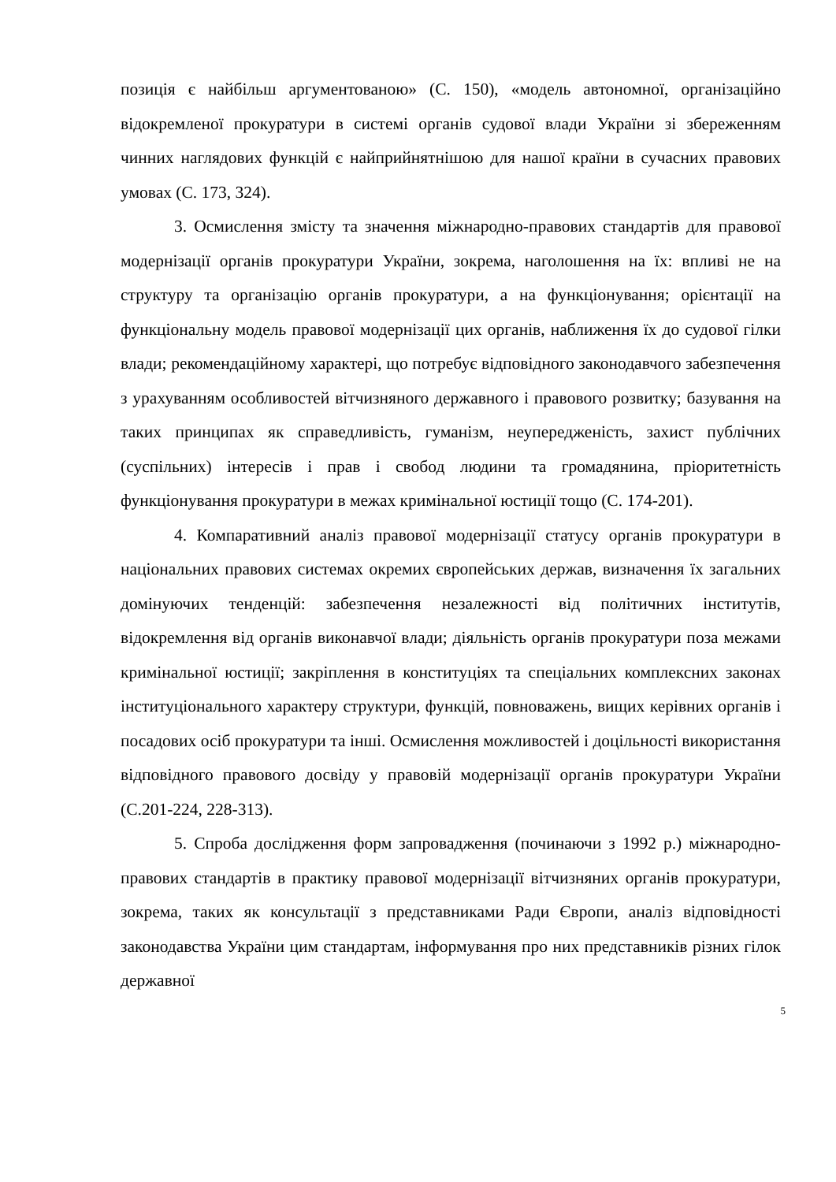позиція є найбільш аргументованою» (С. 150), «модель автономної, організаційно відокремленої прокуратури в системі органів судової влади України зі збереженням чинних наглядових функцій є найприйнятнішою для нашої країни в сучасних правових умовах (С. 173, 324).
3. Осмислення змісту та значення міжнародно-правових стандартів для правової модернізації органів прокуратури України, зокрема, наголошення на їх: впливі не на структуру та організацію органів прокуратури, а на функціонування; орієнтації на функціональну модель правової модернізації цих органів, наближення їх до судової гілки влади; рекомендаційному характері, що потребує відповідного законодавчого забезпечення з урахуванням особливостей вітчизняного державного і правового розвитку; базування на таких принципах як справедливість, гуманізм, неупередженість, захист публічних (суспільних) інтересів і прав і свобод людини та громадянина, пріоритетність функціонування прокуратури в межах кримінальної юстиції тощо (С. 174-201).
4. Компаративний аналіз правової модернізації статусу органів прокуратури в національних правових системах окремих європейських держав, визначення їх загальних домінуючих тенденцій: забезпечення незалежності від політичних інститутів, відокремлення від органів виконавчої влади; діяльність органів прокуратури поза межами кримінальної юстиції; закріплення в конституціях та спеціальних комплексних законах інституціонального характеру структури, функцій, повноважень, вищих керівних органів і посадових осіб прокуратури та інші. Осмислення можливостей і доцільності використання відповідного правового досвіду у правовій модернізації органів прокуратури України (С.201-224, 228-313).
5. Спроба дослідження форм запровадження (починаючи з 1992 р.) міжнародно-правових стандартів в практику правової модернізації вітчизняних органів прокуратури, зокрема, таких як консультації з представниками Ради Європи, аналіз відповідності законодавства України цим стандартам, інформування про них представників різних гілок державної
5